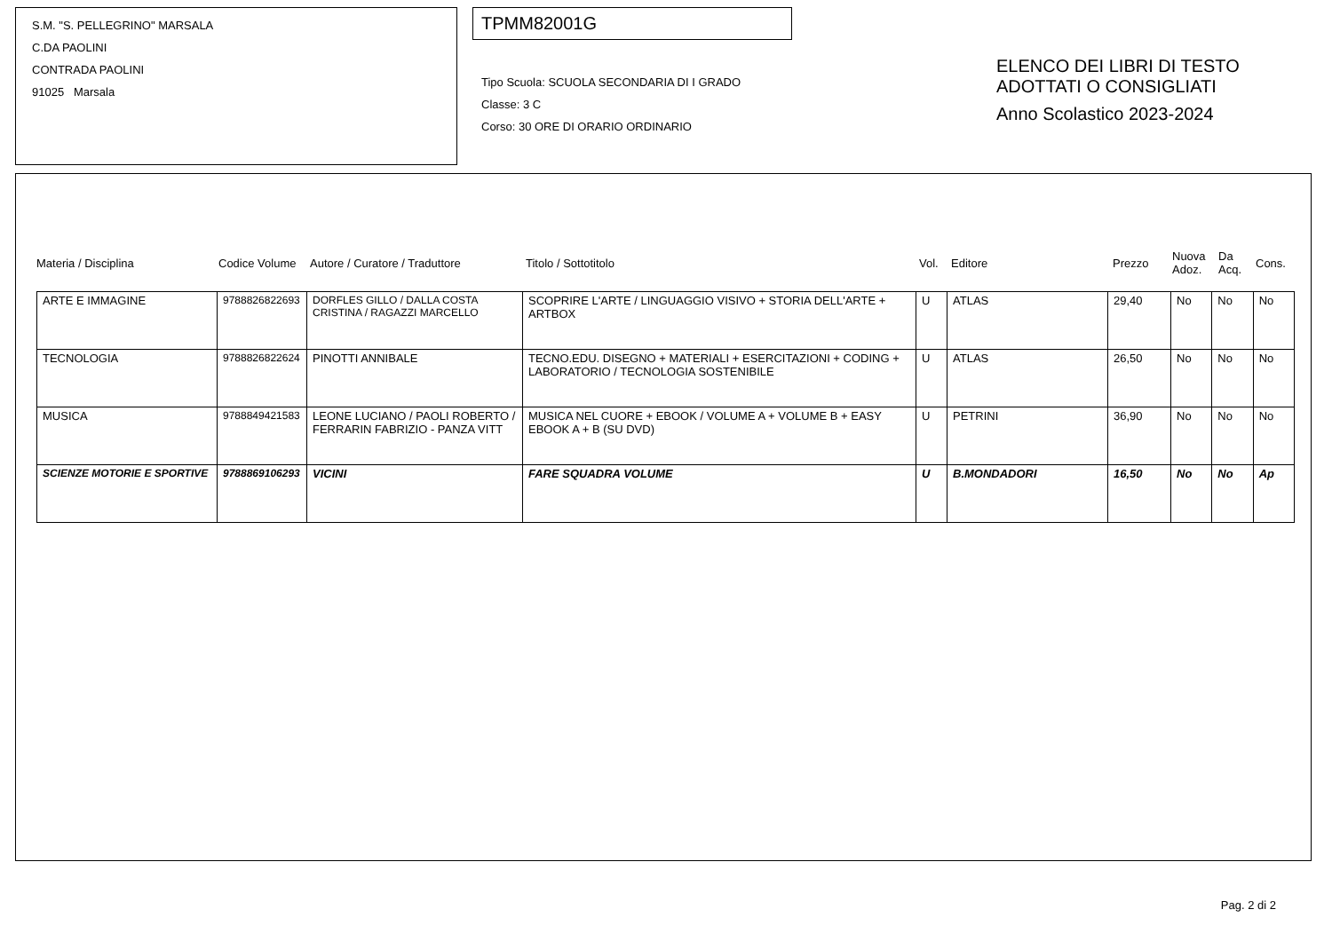S.M. "S. PELLEGRINO" MARSALA
C.DA PAOLINI
CONTRADA PAOLINI
91025 Marsala
TPMM82001G
Tipo Scuola: SCUOLA SECONDARIA DI I GRADO
Classe: 3 C
Corso: 30 ORE DI ORARIO ORDINARIO
ELENCO DEI LIBRI DI TESTO
ADOTTATI O CONSIGLIATI
Anno Scolastico 2023-2024
Materia / Disciplina Codice Volume Autore / Curatore / Traduttore Titolo / Sottotitolo Vol. Editore Prezzo Nuova
Adoz. Da
Acq. Cons.
| ARTE E IMMAGINE | 9788826822693 | DORFLES GILLO / DALLA COSTA CRISTINA / RAGAZZI MARCELLO | SCOPRIRE L'ARTE / LINGUAGGIO VISIVO + STORIA DELL'ARTE + ARTBOX | U | ATLAS | 29,40 | No | No | No |
| TECNOLOGIA | 9788826822624 | PINOTTI ANNIBALE | TECNO.EDU. DISEGNO + MATERIALI + ESERCITAZIONI + CODING + LABORATORIO / TECNOLOGIA SOSTENIBILE | U | ATLAS | 26,50 | No | No | No |
| MUSICA | 9788849421583 | LEONE LUCIANO / PAOLI ROBERTO / FERRARIN FABRIZIO - PANZA VITT | MUSICA NEL CUORE + EBOOK / VOLUME A + VOLUME B + EASY EBOOK A + B (SU DVD) | U | PETRINI | 36,90 | No | No | No |
| SCIENZE MOTORIE E SPORTIVE | 9788869106293 | VICINI | FARE SQUADRA VOLUME | U | B.MONDADORI | 16,50 | No | No | Ap |
Pag. 2 di 2